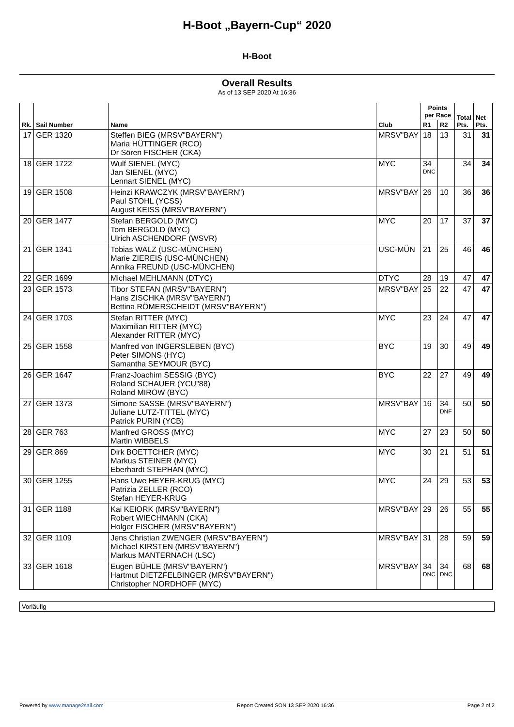H-Boot „Bayern-Cup“ 2020
H-Boot
Overall Results
As of 13 SEP 2020 At 16:36
| Rk. | Sail Number | Name | Club | Points per Race | | Total Pts. | Net Pts. |
| --- | --- | --- | --- | --- | --- | --- | --- |
| | | | | R1 | R2 | | |
| 17 | GER 1320 | Steffen BIEG (MRSV"BAYERN") Maria HÜTTINGER (RCO) Dr Sören FISCHER (CKA) | MRSV"BAY | 18 | 13 | 31 | 31 |
| 18 | GER 1722 | Wulf SIENEL (MYC) Jan SIENEL (MYC) Lennart SIENEL (MYC) | MYC | 34 DNC | | 34 | 34 |
| 19 | GER 1508 | Heinzi KRAWCZYK (MRSV"BAYERN") Paul STOHL (YCSS) August KEISS (MRSV"BAYERN") | MRSV"BAY | 26 | 10 | 36 | 36 |
| 20 | GER 1477 | Stefan BERGOLD (MYC) Tom BERGOLD (MYC) Ulrich ASCHENDORF (WSVR) | MYC | 20 | 17 | 37 | 37 |
| 21 | GER 1341 | Tobias WALZ (USC-MÜNCHEN) Marie ZIEREIS (USC-MÜNCHEN) Annika FREUND (USC-MÜNCHEN) | USC-MÜN | 21 | 25 | 46 | 46 |
| 22 | GER 1699 | Michael MEHLMANN (DTYC) | DTYC | 28 | 19 | 47 | 47 |
| 23 | GER 1573 | Tibor STEFAN (MRSV"BAYERN") Hans ZISCHKA (MRSV"BAYERN") Bettina RÖMERSCHEIDT (MRSV"BAYERN") | MRSV"BAY | 25 | 22 | 47 | 47 |
| 24 | GER 1703 | Stefan RITTER (MYC) Maximilian RITTER (MYC) Alexander RITTER (MYC) | MYC | 23 | 24 | 47 | 47 |
| 25 | GER 1558 | Manfred von INGERSLEBEN (BYC) Peter SIMONS (HYC) Samantha SEYMOUR (BYC) | BYC | 19 | 30 | 49 | 49 |
| 26 | GER 1647 | Franz-Joachim SESSIG (BYC) Roland SCHAUER (YCU"88) Roland MIROW (BYC) | BYC | 22 | 27 | 49 | 49 |
| 27 | GER 1373 | Simone SASSE (MRSV"BAYERN") Juliane LUTZ-TITTEL (MYC) Patrick PURIN (YCB) | MRSV"BAY | 16 | 34 DNF | 50 | 50 |
| 28 | GER 763 | Manfred GROSS (MYC) Martin WIBBELS | MYC | 27 | 23 | 50 | 50 |
| 29 | GER 869 | Dirk BOETTCHER (MYC) Markus STEINER (MYC) Eberhardt STEPHAN (MYC) | MYC | 30 | 21 | 51 | 51 |
| 30 | GER 1255 | Hans Uwe HEYER-KRUG (MYC) Patrizia ZELLER (RCO) Stefan HEYER-KRUG | MYC | 24 | 29 | 53 | 53 |
| 31 | GER 1188 | Kai KEIORK (MRSV"BAYERN") Robert WIECHMANN (CKA) Holger FISCHER (MRSV"BAYERN") | MRSV"BAY | 29 | 26 | 55 | 55 |
| 32 | GER 1109 | Jens Christian ZWENGER (MRSV"BAYERN") Michael KIRSTEN (MRSV"BAYERN") Markus MANTERNACH (LSC) | MRSV"BAY | 31 | 28 | 59 | 59 |
| 33 | GER 1618 | Eugen BÜHLE (MRSV"BAYERN") Hartmut DIETZFELBINGER (MRSV"BAYERN") Christopher NORDHOFF (MYC) | MRSV"BAY | 34 DNC | 34 DNC | 68 | 68 |
Vorläufig
Powered by www.manage2sail.com Report Created SON 13 SEP 2020 16:36
Page 2 of 2